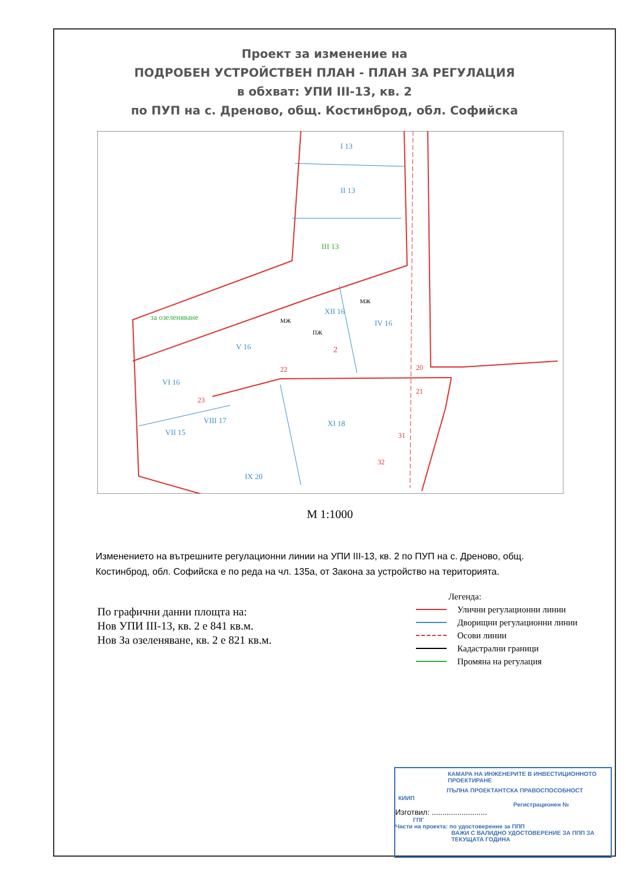Проект за изменение на
ПОДРОБЕН УСТРОЙСТВЕН ПЛАН - ПЛАН ЗА РЕГУЛАЦИЯ
в обхват: УПИ III-13, кв. 2
по ПУП на с. Дреново, общ. Костинброд, обл. Софийска
I 13
II 13
III 13
за озеленяване
XII 16
IV 16
V 16
VI 16
VII 15
VIII 17
XI 18
IX 20
2
22
20
21
23
31
32
МЖ
МЖ
ПЖ
М 1:1000
Изменението на вътрешните регулационни линии на УПИ III-13, кв. 2 по ПУП на с. Дреново, общ. Костинброд, обл. Софийска е по реда на чл. 135а, от Закона за устройство на територията.
Легенда:
Улични регулационни линии
Дворищни регулационни линии
Осови линии
Кадастрални граници
Промяна на регулация
По графични данни площта на:
Нов УПИ III-13, кв. 2 е 841 кв.м.
Нов За озеленяване, кв. 2 е 821 кв.м.
КАМАРА НА ИНЖЕНЕРИТЕ В ИНВЕСТИЦИОННОТО ПРОЕКТИРАНЕ
ПЪЛНА ПРОЕКТАНТСКА ПРАВОСПОСОБНОСТ
КИИП
Регистрационен №
Изготвил: ..........................
ГПГ
Части на проекта: по удостоверение за ППП
ВАЖИ С ВАЛИДНО УДОСТОВЕРЕНИЕ ЗА ППП ЗА ТЕКУЩАТА ГОДИНА